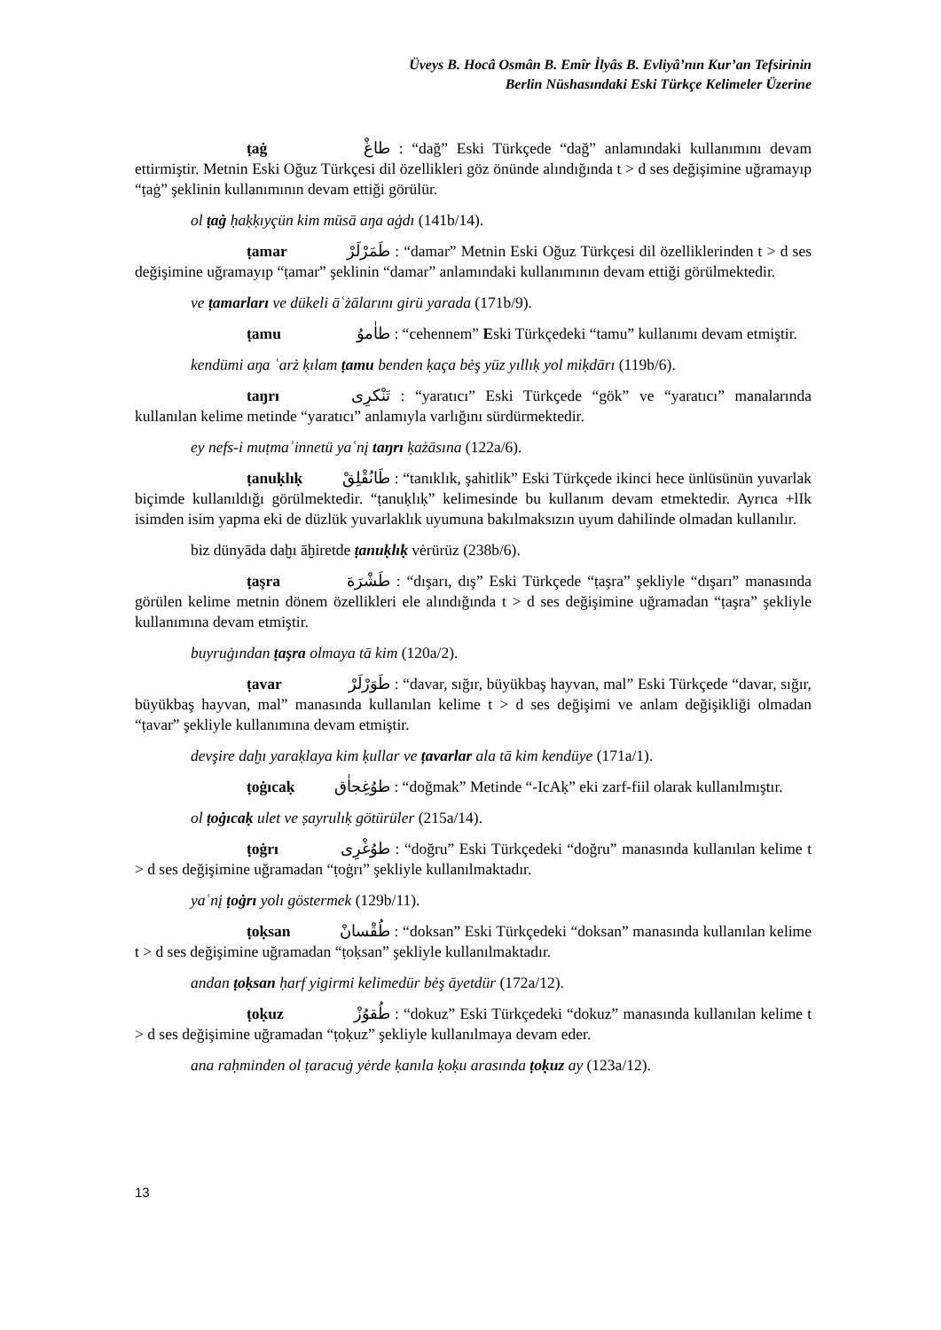Üveys B. Hocâ Osmân B. Emîr İlyâs B. Evliyâ’nın Kur’an Tefsirinin
Berlin Nüshasındaki Eski Türkçe Kelimeler Üzerine
ṭaġ طاغْ : “dağ” Eski Türkçede “dağ” anlamındaki kullanımını devam ettirmiştir. Metnin Eski Oğuz Türkçesi dil özellikleri göz önünde alındığında t > d ses değişimine uğramayıp “ṭaġ” şeklinin kullanımının devam ettiği görülür.
ol ṭaġ ḥaḳḳıyçün kim mūsā aŋa aġdı (141b/14).
ṭamar طَمَرْلَرْ : “damar” Metnin Eski Oğuz Türkçesi dil özelliklerinden t > d ses değişimine uğramayıp “ṭamar” şeklinin “damar” anlamındaki kullanımının devam ettiği görülmektedir.
ve ṭamarları ve dükeli āʿżālarını girü yarada (171b/9).
ṭamu طاٰموُ : “cehennem” Eski Türkçedeki “tamu” kullanımı devam etmiştir.
kendümi aŋa ʿarż ḳılam ṭamu benden ḳaça bėş yüz yıllıḳ yol miḳdārı (119b/6).
taŋrı تَنْكرِى : “yaratıcı” Eski Türkçede “gök” ve “yaratıcı” manalarında kullanılan kelime metinde “yaratıcı” anlamıyla varlığını sürdürmektedir.
ey nefs-i muṭmaʾinnetü yaʿnį taŋrı ḳażāsına (122a/6).
ṭanuḳlıḳ طَانُقْلِقْ : “tanıklık, şahitlik” Eski Türkçede ikinci hece ünlüsünün yuvarlak biçimde kullanıldığı görülmektedir. “ṭanuḳlıḳ” kelimesinde bu kullanım devam etmektedir. Ayrıca +lIk isimden isim yapma eki de düzlük yuvarlaklık uyumuna bakılmaksızın uyum dahilinde olmadan kullanılır.
biz dünyāda daḫı āḫiretde ṭanuḳlıḳ vėrürüz (238b/6).
ṭaşra طَشْرَهَ : “dışarı, dış” Eski Türkçede “ṭaşra” şekliyle “dışarı” manasında görülen kelime metnin dönem özellikleri ele alındığında t > d ses değişimine uğramadan “ṭaşra” şekliyle kullanımına devam etmiştir.
buyruġından ṭaşra olmaya tā kim (120a/2).
ṭavar طَوَرْلَرْ : “davar, sığır, büyükbaş hayvan, mal” Eski Türkçede “davar, sığır, büyükbaş hayvan, mal” manasında kullanılan kelime t > d ses değişimi ve anlam değişikliği olmadan “ṭavar” şekliyle kullanımına devam etmiştir.
devşire daḫı yaraḳlaya kim ḳullar ve ṭavarlar ala tā kim kendüye (171a/1).
ṭoġıcaḳ طوُغِجاٰق : “doğmak” Metinde “-IcAḳ” eki zarf-fiil olarak kullanılmıştır.
ol ṭoġıcaḳ ulet ve ṣayrulıḳ götürüler (215a/14).
ṭoġrı طوُغْرِى : “doğru” Eski Türkçedeki “doğru” manasında kullanılan kelime t > d ses değişimine uğramadan “ṭoġrı” şekliyle kullanılmaktadır.
yaʿnį ṭoġrı yolı göstermek (129b/11).
ṭoḳsan طُقْسانْ : “doksan” Eski Türkçedeki “doksan” manasında kullanılan kelime t > d ses değişimine uğramadan “ṭoḳsan” şekliyle kullanılmaktadır.
andan ṭoḳsan ḥarf yigirmi kelimedür bėş āyetdür (172a/12).
ṭoḳuz طُقوُزْ : “dokuz” Eski Türkçedeki “dokuz” manasında kullanılan kelime t > d ses değişimine uğramadan “ṭoḳuz” şekliyle kullanılmaya devam eder.
ana raḥminden ol ṭaracuġ yėrde ḳanıla ḳoḳu arasında ṭoḳuz ay (123a/12).
13